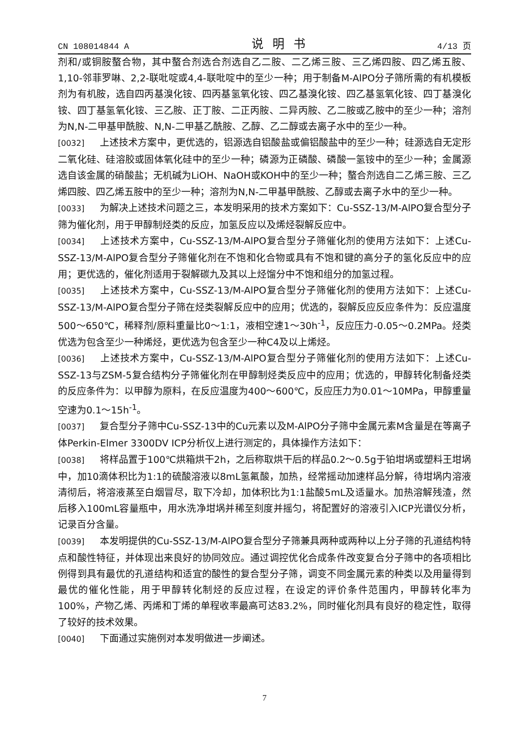CN 108014844 A 说明书 4/13 页
剂和/或铜胺螯合物，其中螯合剂选合剂选自乙二胺、二乙烯三胺、三乙烯四胺、四乙烯五胺、1,10-邻菲罗啉、2,2-联吡啶或4,4-联吡啶中的至少一种；用于制备M-AlPO分子筛所需的有机模板剂为有机胺，选自四丙基溴化铵、四丙基氢氧化铵、四乙基溴化铵、四乙基氢氧化铵、四丁基溴化铵、四丁基氢氧化铵、三乙胺、正丁胺、二正丙胺、二异丙胺、乙二胺或乙胺中的至少一种；溶剂为N,N-二甲基甲酰胺、N,N-二甲基乙酰胺、乙醇、乙二醇或去离子水中的至少一种。
[0032] 上述技术方案中，更优选的，铝源选自铝酸盐或偏铝酸盐中的至少一种；硅源选自无定形二氧化硅、硅溶胶或固体氧化硅中的至少一种；磷源为正磷酸、磷酸一氢铵中的至少一种；金属源选自该金属的硝酸盐；无机碱为LiOH、NaOH或KOH中的至少一种；螯合剂选自二乙烯三胺、三乙烯四胺、四乙烯五胺中的至少一种；溶剂为N,N-二甲基甲酰胺、乙醇或去离子水中的至少一种。
[0033] 为解决上述技术问题之三，本发明采用的技术方案如下：Cu-SSZ-13/M-AlPO复合型分子筛为催化剂，用于甲醇制烃类的反应，加氢反应以及烯烃裂解反应中。
[0034] 上述技术方案中，Cu-SSZ-13/M-AlPO复合型分子筛催化剂的使用方法如下：上述Cu-SSZ-13/M-AlPO复合型分子筛催化剂在不饱和化合物或具有不饱和键的高分子的氢化反应中的应用；更优选的，催化剂适用于裂解碳九及其以上烃馏分中不饱和组分的加氢过程。
[0035] 上述技术方案中，Cu-SSZ-13/M-AlPO复合型分子筛催化剂的使用方法如下：上述Cu-SSZ-13/M-AlPO复合型分子筛在烃类裂解反应中的应用；优选的，裂解反应反应条件为：反应温度500～650℃，稀释剂/原料重量比0～1:1，液相空速1～30h<sup>-1</sup>，反应压力-0.05～0.2MPa。烃类优选为包含至少一种烯烃，更优选为包含至少一种C4及以上烯烃。
[0036] 上述技术方案中，Cu-SSZ-13/M-AlPO复合型分子筛催化剂的使用方法如下：上述Cu-SSZ-13与ZSM-5复合结构分子筛催化剂在甲醇制烃类反应中的应用；优选的，甲醇转化制备烃类的反应条件为：以甲醇为原料，在反应温度为400～600℃，反应压力为0.01～10MPa，甲醇重量空速为0.1～15h<sup>-1</sup>。
[0037] 复合型分子筛中Cu-SSZ-13中的Cu元素以及M-AlPO分子筛中金属元素M含量是在等离子体Perkin-Elmer 3300DV ICP分析仪上进行测定的，具体操作方法如下：
[0038] 将样品置于100℃烘箱烘干2h，之后称取烘干后的样品0.2～0.5g于铂坩埚或塑料王坩埚中，加10滴体积比为1:1的硫酸溶液以8mL氢氟酸，加热，经常摇动加速样品分解，待坩埚内溶液清彻后，将溶液蒸至白烟冒尽，取下冷却，加体积比为1:1盐酸5mL及适量水。加热溶解残渣，然后移入100mL容量瓶中，用水洗净坩埚并稀至刻度并摇匀，将配置好的溶液引入ICP光谱仪分析，记录百分含量。
[0039] 本发明提供的Cu-SSZ-13/M-AlPO复合型分子筛兼具两种或两种以上分子筛的孔道结构特点和酸性特征，并体现出来良好的协同效应。通过调控优化合成条件改变复合分子筛中的各项相比例得到具有最优的孔道结构和适宜的酸性的复合型分子筛，调变不同金属元素的种类以及用量得到最优的催化性能，用于甲醇转化制烃的反应过程，在设定的评价条件范围内，甲醇转化率为100%，产物乙烯、丙烯和丁烯的单程收率最高可达83.2%，同时催化剂具有良好的稳定性，取得了较好的技术效果。
[0040] 下面通过实施例对本发明做进一步阐述。
7